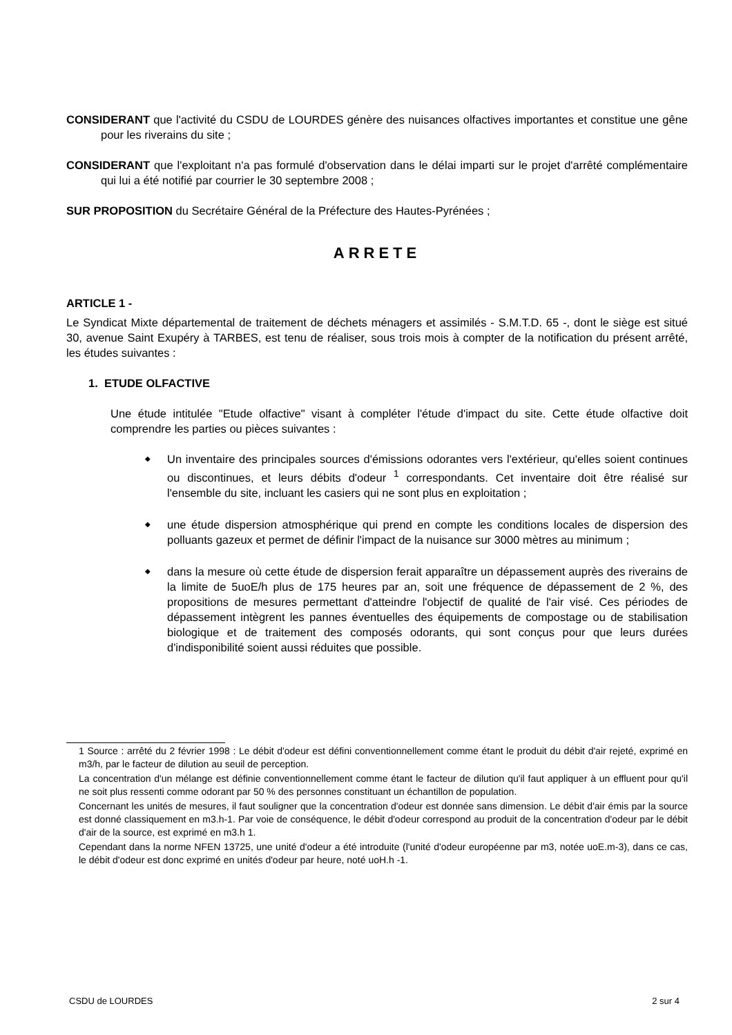CONSIDERANT que l'activité du CSDU de LOURDES génère des nuisances olfactives importantes et constitue une gêne pour les riverains du site ;
CONSIDERANT que l'exploitant n'a pas formulé d'observation dans le délai imparti sur le projet d'arrêté complémentaire qui lui a été notifié par courrier le 30 septembre 2008 ;
SUR PROPOSITION du Secrétaire Général de la Préfecture des Hautes-Pyrénées ;
ARRETE
ARTICLE 1 -
Le Syndicat Mixte départemental de traitement de déchets ménagers et assimilés - S.M.T.D. 65 -, dont le siège est situé 30, avenue Saint Exupéry à TARBES, est tenu de réaliser, sous trois mois à compter de la notification du présent arrêté, les études suivantes :
1. ETUDE OLFACTIVE
Une étude intitulée "Etude olfactive" visant à compléter l'étude d'impact du site. Cette étude olfactive doit comprendre les parties ou pièces suivantes :
◆ Un inventaire des principales sources d'émissions odorantes vers l'extérieur, qu'elles soient continues ou discontinues, et leurs débits d'odeur <sup>1</sup> correspondants. Cet inventaire doit être réalisé sur l'ensemble du site, incluant les casiers qui ne sont plus en exploitation ;
◆ une étude dispersion atmosphérique qui prend en compte les conditions locales de dispersion des polluants gazeux et permet de définir l'impact de la nuisance sur 3000 mètres au minimum ;
◆ dans la mesure où cette étude de dispersion ferait apparaître un dépassement auprès des riverains de la limite de 5uoE/h plus de 175 heures par an, soit une fréquence de dépassement de 2 %, des propositions de mesures permettant d'atteindre l'objectif de qualité de l'air visé. Ces périodes de dépassement intègrent les pannes éventuelles des équipements de compostage ou de stabilisation biologique et de traitement des composés odorants, qui sont conçus pour que leurs durées d'indisponibilité soient aussi réduites que possible.
1 Source : arrêté du 2 février 1998 : Le débit d'odeur est défini conventionnellement comme étant le produit du débit d'air rejeté, exprimé en m3/h, par le facteur de dilution au seuil de perception.
La concentration d'un mélange est définie conventionnellement comme étant le facteur de dilution qu'il faut appliquer à un effluent pour qu'il ne soit plus ressenti comme odorant par 50 % des personnes constituant un échantillon de population.
Concernant les unités de mesures, il faut souligner que la concentration d'odeur est donnée sans dimension. Le débit d'air émis par la source est donné classiquement en m3.h-1. Par voie de conséquence, le débit d'odeur correspond au produit de la concentration d'odeur par le débit d'air de la source, est exprimé en m3.h 1.
Cependant dans la norme NFEN 13725, une unité d'odeur a été introduite (l'unité d'odeur européenne par m3, notée uoE.m-3), dans ce cas, le débit d'odeur est donc exprimé en unités d'odeur par heure, noté uoH.h -1.
CSDU de LOURDES 2 sur 4